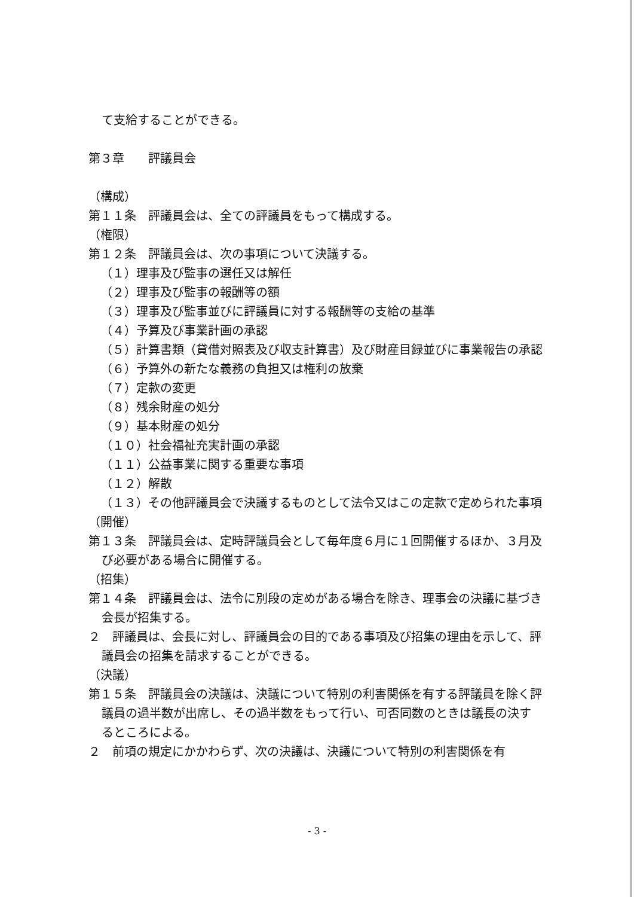て支給することができる。
第３章　　評議員会
（構成）
第１１条　評議員会は、全ての評議員をもって構成する。
（権限）
第１２条　評議員会は、次の事項について決議する。
（１）理事及び監事の選任又は解任
（２）理事及び監事の報酬等の額
（３）理事及び監事並びに評議員に対する報酬等の支給の基準
（４）予算及び事業計画の承認
（５）計算書類（貸借対照表及び収支計算書）及び財産目録並びに事業報告の承認
（６）予算外の新たな義務の負担又は権利の放棄
（７）定款の変更
（８）残余財産の処分
（９）基本財産の処分
（１０）社会福祉充実計画の承認
（１１）公益事業に関する重要な事項
（１２）解散
（１３）その他評議員会で決議するものとして法令又はこの定款で定められた事項
（開催）
第１３条　評議員会は、定時評議員会として毎年度６月に１回開催するほか、３月及び必要がある場合に開催する。
（招集）
第１４条　評議員会は、法令に別段の定めがある場合を除き、理事会の決議に基づき会長が招集する。
２　評議員は、会長に対し、評議員会の目的である事項及び招集の理由を示して、評議員会の招集を請求することができる。
（決議）
第１５条　評議員会の決議は、決議について特別の利害関係を有する評議員を除く評議員の過半数が出席し、その過半数をもって行い、可否同数のときは議長の決するところによる。
２　前項の規定にかかわらず、次の決議は、決議について特別の利害関係を有
- 3 -